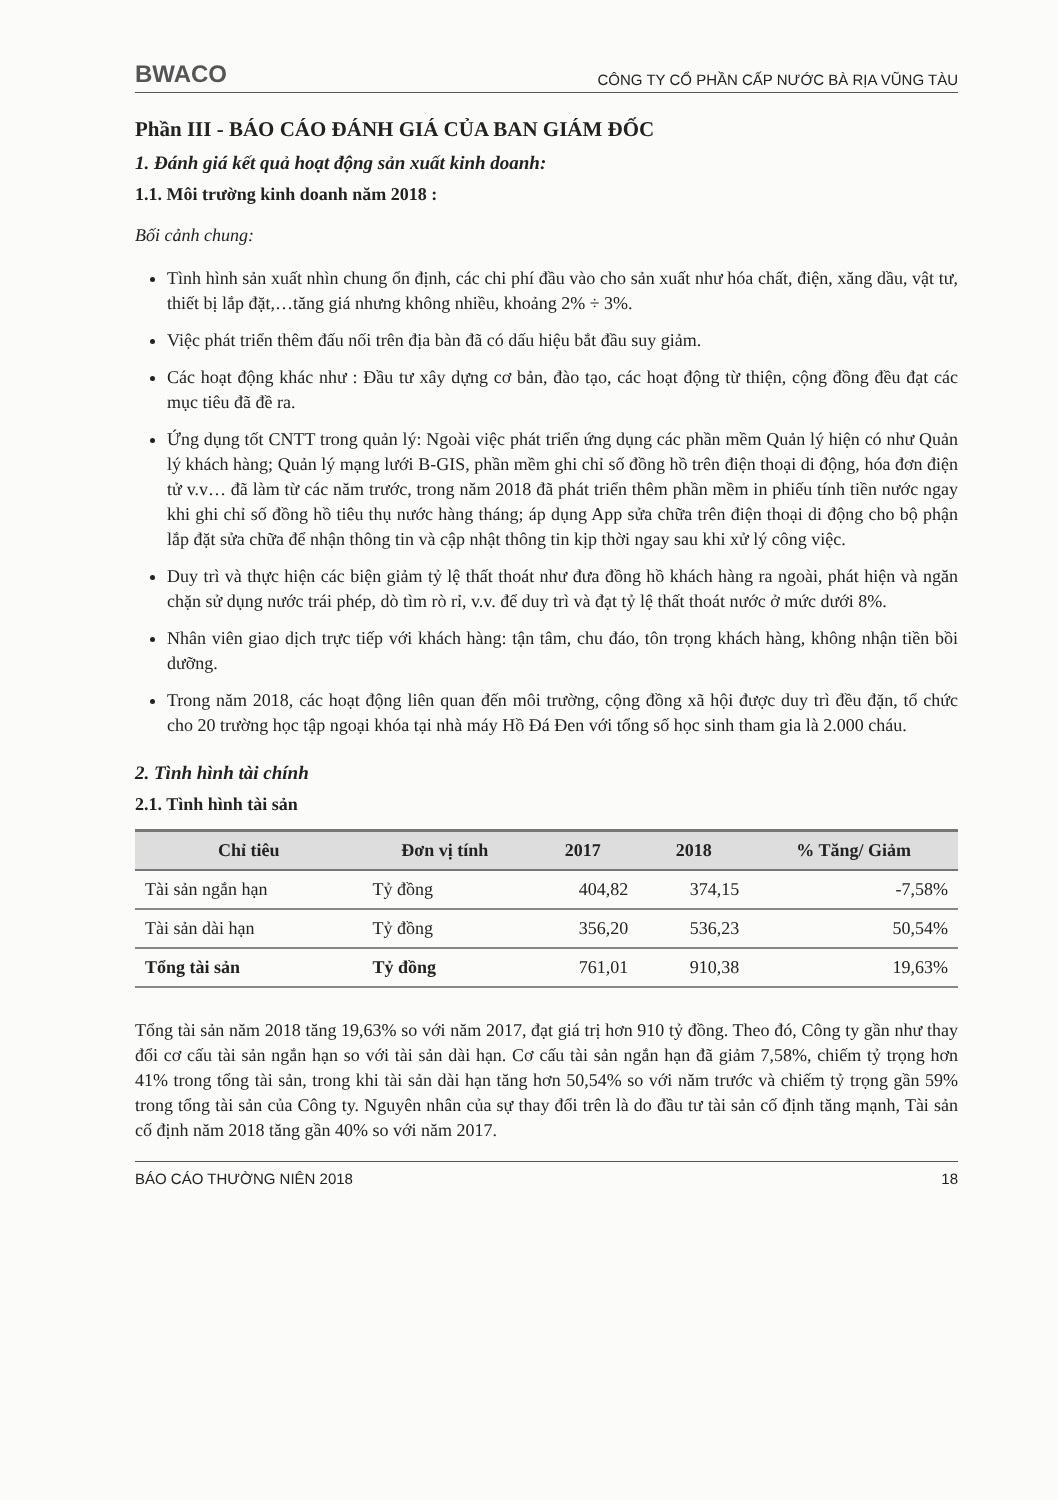BWACO CÔNG TY CỔ PHẦN CẤP NƯỚC BÀ RỊA VŨNG TÀU
Phần III - BÁO CÁO ĐÁNH GIÁ CỦA BAN GIÁM ĐỐC
1. Đánh giá kết quả hoạt động sản xuất kinh doanh:
1.1. Môi trường kinh doanh năm 2018 :
Bối cảnh chung:
Tình hình sản xuất nhìn chung ổn định, các chi phí đầu vào cho sản xuất như hóa chất, điện, xăng dầu, vật tư, thiết bị lắp đặt,…tăng giá nhưng không nhiều, khoảng 2% ÷ 3%.
Việc phát triển thêm đấu nối trên địa bàn đã có dấu hiệu bắt đầu suy giảm.
Các hoạt động khác như : Đầu tư xây dựng cơ bản, đào tạo, các hoạt động từ thiện, cộng đồng đều đạt các mục tiêu đã đề ra.
Ứng dụng tốt CNTT trong quản lý: Ngoài việc phát triển ứng dụng các phần mềm Quản lý hiện có như Quản lý khách hàng; Quản lý mạng lưới B-GIS, phần mềm ghi chỉ số đồng hồ trên điện thoại di động, hóa đơn điện tử v.v… đã làm từ các năm trước, trong năm 2018 đã phát triển thêm phần mềm in phiếu tính tiền nước ngay khi ghi chỉ số đồng hồ tiêu thụ nước hàng tháng; áp dụng App sửa chữa trên điện thoại di động cho bộ phận lắp đặt sửa chữa để nhận thông tin và cập nhật thông tin kịp thời ngay sau khi xử lý công việc.
Duy trì và thực hiện các biện giảm tỷ lệ thất thoát như đưa đồng hồ khách hàng ra ngoài, phát hiện và ngăn chặn sử dụng nước trái phép, dò tìm rò rỉ, v.v. để duy trì và đạt tỷ lệ thất thoát nước ở mức dưới 8%.
Nhân viên giao dịch trực tiếp với khách hàng: tận tâm, chu đáo, tôn trọng khách hàng, không nhận tiền bồi dưỡng.
Trong năm 2018, các hoạt động liên quan đến môi trường, cộng đồng xã hội được duy trì đều đặn, tổ chức cho 20 trường học tập ngoại khóa tại nhà máy Hồ Đá Đen với tổng số học sinh tham gia là 2.000 cháu.
2. Tình hình tài chính
2.1. Tình hình tài sản
| Chỉ tiêu | Đơn vị tính | 2017 | 2018 | % Tăng/ Giảm |
| --- | --- | --- | --- | --- |
| Tài sản ngắn hạn | Tỷ đồng | 404,82 | 374,15 | -7,58% |
| Tài sản dài hạn | Tỷ đồng | 356,20 | 536,23 | 50,54% |
| Tổng tài sản | Tỷ đồng | 761,01 | 910,38 | 19,63% |
Tổng tài sản năm 2018 tăng 19,63% so với năm 2017, đạt giá trị hơn 910 tỷ đồng. Theo đó, Công ty gần như thay đổi cơ cấu tài sản ngắn hạn so với tài sản dài hạn. Cơ cấu tài sản ngắn hạn đã giảm 7,58%, chiếm tỷ trọng hơn 41% trong tổng tài sản, trong khi tài sản dài hạn tăng hơn 50,54% so với năm trước và chiếm tỷ trọng gần 59% trong tổng tài sản của Công ty. Nguyên nhân của sự thay đổi trên là do đầu tư tài sản cố định tăng mạnh, Tài sản cố định năm 2018 tăng gần 40% so với năm 2017.
BÁO CÁO THƯỜNG NIÊN 2018 18